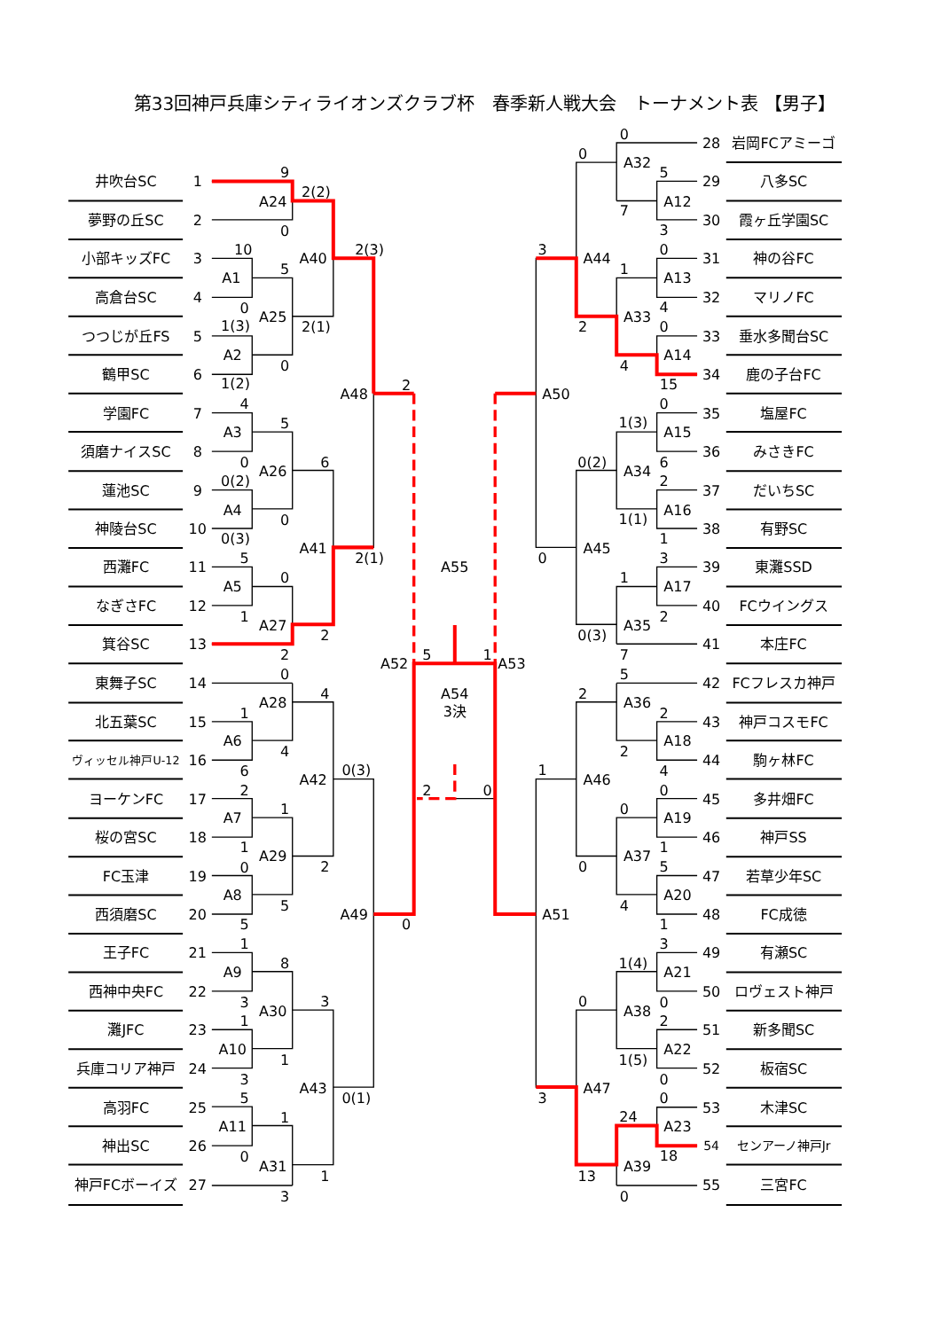第33回神戸兵庫シティライオンズクラブ杯　春季新人戦大会　トーナメント表 【男子】
井吹台SC
1
夢野の丘SC
2
小部キッズFC
3
高倉台SC
4
つつじが丘FS
5
鶴甲SC
6
学園FC
7
須磨ナイスSC
8
蓮池SC
9
神陵台SC
10
西灘FC
11
なぎさFC
12
箕谷SC
13
東舞子SC
14
北五葉SC
15
ヴィッセル神戸U-12
16
ヨーケンFC
17
桜の宮SC
18
FC玉津
19
西須磨SC
20
王子FC
21
西神中央FC
22
灘JFC
23
兵庫コリア神戸
24
高羽FC
25
神出SC
26
神戸FCボーイズ
27
28
岩岡FCアミーゴ
29
八多SC
30
霞ヶ丘学園SC
31
神の谷FC
32
マリノFC
33
垂水多聞台SC
34
鹿の子台FC
35
塩屋FC
36
みさきFC
37
だいちSC
38
有野SC
39
東灘SSD
40
FCウイングス
41
本庄FC
42
FCフレスカ神戸
43
神戸コスモFC
44
駒ヶ林FC
45
多井畑FC
46
神戸SS
47
若草少年SC
48
FC成徳
49
有瀬SC
50
ロヴェスト神戸
51
新多聞SC
52
板宿SC
53
木津SC
54
センアーノ神戸Jr
55
三宮FC
9
A24
0
2(2)
10
A1
0
5
1(3)
A2
1(2)
0
A25
A40
2(1)
2(3)
4
A3
0
5
0(2)
A4
0(3)
0
A26
6
A48
2
A41
2(1)
5
A5
1
0
A27
2
2
0
A28
4
1
A6
4
6
A42
0(3)
2
A7
1
1
A29
2
0
A8
5
5
A49
0
1
A9
8
3
A30
3
1
A10
1
3
A43
0(1)
5
A11
1
0
A31
1
3
A55
A52
5
1
A53
A54
3決
2
0
0
0
A32
5
A12
7
3
3
A44
0
1
A13
4
A33
2
0
A14
4
15
A50
0
1(3)
A15
0(2)
6
A34
2
A16
1(1)
1
A45
0
3
1
A17
2
A35
0(3)
7
5
2
A36
2
A18
2
4
1
A46
0
0
A19
1
A37
0
5
A20
4
1
A51
3
1(4)
A21
0
0
A38
2
A22
1(5)
0
A47
3
0
24
A23
18
A39
13
0